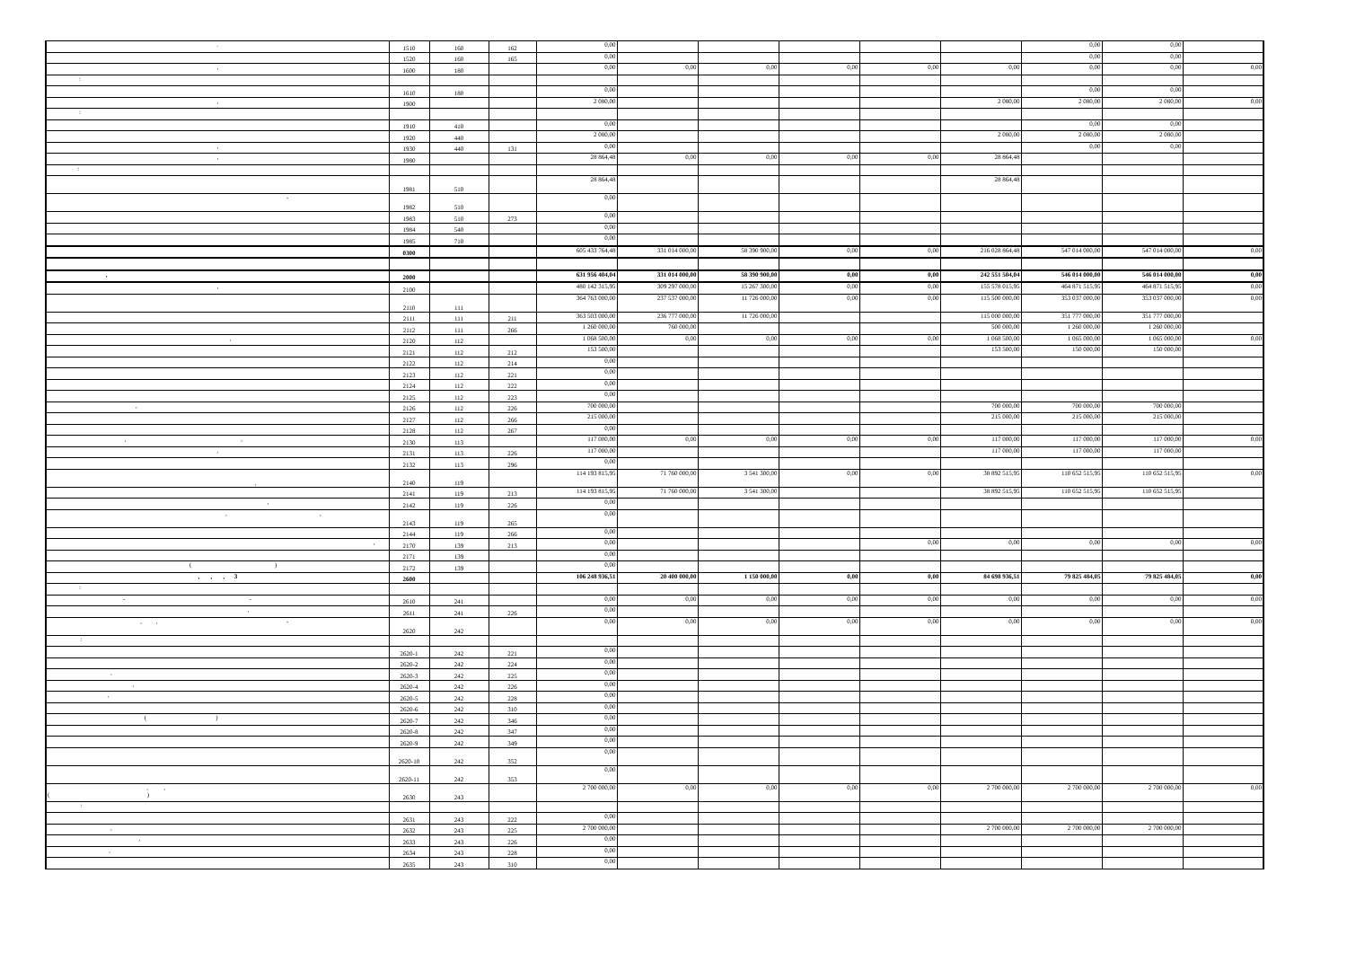| . | 1510 | 160 | 162 | 0,00 | | | | | | 0,00 | 0,00 | |
| | 1520 | 160 | 165 | 0,00 | | | | | | 0,00 | 0,00 | |
| , | 1600 | 180 | | 0,00 | 0,00 | 0,00 | 0,00 | 0,00 | 0,00 | 0,00 | 0,00 | 0,00 |
| : | | | | | | | | | | | | |
| | 1610 | 180 | | 0,00 | | | | | | 0,00 | 0,00 | |
| , | 1900 | | | 2 080,00 | | | | | 2 080,00 | 2 080,00 | 2 080,00 | 0,00 |
| : | | | | | | | | | | | | |
| | 1910 | 410 | | 0,00 | | | | | | 0,00 | 0,00 | |
| | 1920 | 440 | | 2 080,00 | | | | | 2 080,00 | 2 080,00 | 2 080,00 | |
| , | 1930 | 440 | 131 | 0,00 | | | | | | 0,00 | 0,00 | |
| , | 1980 | | | 28 864,48 | 0,00 | 0,00 | 0,00 | 0,00 | 28 864,48 | | | |
| : | | | | | | | | | | | | |
| | 1981 | 510 | | 28 864,48 | | | | | 28 864,48 | | | |
| - | 1982 | 510 | | 0,00 | | | | | | | | |
| | 1983 | 510 | 273 | 0,00 | | | | | | | | |
| | 1984 | 540 | | 0,00 | | | | | | | | |
| | 1985 | 710 | | 0,00 | | | | | | | | |
| | 0300 | | | 605 433 764,48 | 331 014 000,00 | 58 390 900,00 | 0,00 | 0,00 | 216 028 864,48 | 547 014 000,00 | 547 014 000,00 | 0,00 |
| , | 2000 | | | 631 956 404,04 | 331 014 000,00 | 58 390 900,00 | 0,00 | 0,00 | 242 551 504,04 | 546 014 000,00 | 546 014 000,00 | 0,00 |
| , | 2100 | | | 480 142 315,95 | 309 297 000,00 | 15 267 300,00 | 0,00 | 0,00 | 155 578 015,95 | 464 871 515,95 | 464 871 515,95 | 0,00 |
| | 2110 | 111 | | 364 763 000,00 | 237 537 000,00 | 11 726 000,00 | 0,00 | 0,00 | 115 500 000,00 | 353 037 000,00 | 353 037 000,00 | 0,00 |
| | 2111 | 111 | 211 | 363 503 000,00 | 236 777 000,00 | 11 726 000,00 | | | 115 000 000,00 | 351 777 000,00 | 351 777 000,00 | |
| | 2112 | 111 | 266 | 1 260 000,00 | 760 000,00 | | | | 500 000,00 | 1 260 000,00 | 1 260 000,00 | |
| , | 2120 | 112 | | 1 068 500,00 | 0,00 | 0,00 | 0,00 | 0,00 | 1 068 500,00 | 1 065 000,00 | 1 065 000,00 | 0,00 |
| | 2121 | 112 | 212 | 153 500,00 | | | | | 153 500,00 | 150 000,00 | 150 000,00 | |
| | 2122 | 112 | 214 | 0,00 | | | | | | | | |
| | 2123 | 112 | 221 | 0,00 | | | | | | | | |
| | 2124 | 112 | 222 | 0,00 | | | | | | | | |
| | 2125 | 112 | 223 | 0,00 | | | | | | | | |
| , | 2126 | 112 | 226 | 700 000,00 | | | | | 700 000,00 | 700 000,00 | 700 000,00 | |
| | 2127 | 112 | 266 | 215 000,00 | | | | | 215 000,00 | 215 000,00 | 215 000,00 | |
| | 2128 | 112 | 267 | 0,00 | | | | | | | | |
| , , | 2130 | 113 | | 117 000,00 | 0,00 | 0,00 | 0,00 | 0,00 | 117 000,00 | 117 000,00 | 117 000,00 | 0,00 |
| , | 2131 | 113 | 226 | 117 000,00 | | | | | 117 000,00 | 117 000,00 | 117 000,00 | |
| | 2132 | 113 | 296 | 0,00 | | | | | | | | |
| , | 2140 | 119 | | 114 193 815,95 | 71 760 000,00 | 3 541 300,00 | 0,00 | 0,00 | 38 892 515,95 | 110 652 515,95 | 110 652 515,95 | 0,00 |
| | 2141 | 119 | 213 | 114 193 815,95 | 71 760 000,00 | 3 541 300,00 | | | 38 892 515,95 | 110 652 515,95 | 110 652 515,95 | |
| , | 2142 | 119 | 226 | 0,00 | | | | | | | | |
| , , | 2143 | 119 | 265 | 0,00 | | | | | | | | |
| | 2144 | 119 | 266 | 0,00 | | | | | | | | |
| , | 2170 | 139 | 213 | 0,00 | | | | 0,00 | 0,00 | 0,00 | 0,00 | 0,00 |
| | 2171 | 139 | | 0,00 | | | | | | | | |
| ( ) | 2172 | 139 | | 0,00 | | | | | | | | |
| , , , 3 | 2600 | | | 106 248 936,51 | 20 400 000,00 | 1 150 000,00 | 0,00 | 0,00 | 84 698 936,51 | 79 825 484,05 | 79 825 484,05 | 0,00 |
| : | | | | | | | | | | | | |
| - - | 2610 | 241 | | 0,00 | 0,00 | 0,00 | 0,00 | 0,00 | 0,00 | 0,00 | 0,00 | 0,00 |
| , | 2611 | 241 | 226 | 0,00 | | | | | | | | |
| , , - | 2620 | 242 | | 0,00 | 0,00 | 0,00 | 0,00 | 0,00 | 0,00 | 0,00 | 0,00 | 0,00 |
| : | | | | | | | | | | | | |
| | 2620-1 | 242 | 221 | 0,00 | | | | | | | | |
| | 2620-2 | 242 | 224 | 0,00 | | | | | | | | |
| , | 2620-3 | 242 | 225 | 0,00 | | | | | | | | |
| , | 2620-4 | 242 | 226 | 0,00 | | | | | | | | |
| , | 2620-5 | 242 | 228 | 0,00 | | | | | | | | |
| | 2620-6 | 242 | 310 | 0,00 | | | | | | | | |
| ( ) | 2620-7 | 242 | 346 | 0,00 | | | | | | | | |
| | 2620-8 | 242 | 347 | 0,00 | | | | | | | | |
| | 2620-9 | 242 | 349 | 0,00 | | | | | | | | |
| | 2620-10 | 242 | 352 | 0,00 | | | | | | | | |
| | 2620-11 | 242 | 353 | 0,00 | | | | | | | | |
| , , ( ) | 2630 | 243 | | 2 700 000,00 | 0,00 | 0,00 | 0,00 | 0,00 | 2 700 000,00 | 2 700 000,00 | 2 700 000,00 | 0,00 |
| : | | | | | | | | | | | | |
| | 2631 | 243 | 222 | 0,00 | | | | | | | | |
| , | 2632 | 243 | 225 | 2 700 000,00 | | | | | 2 700 000,00 | 2 700 000,00 | 2 700 000,00 | |
| , | 2633 | 243 | 226 | 0,00 | | | | | | | | |
| , | 2634 | 243 | 228 | 0,00 | | | | | | | | |
| | 2635 | 243 | 310 | 0,00 | | | | | | | | |